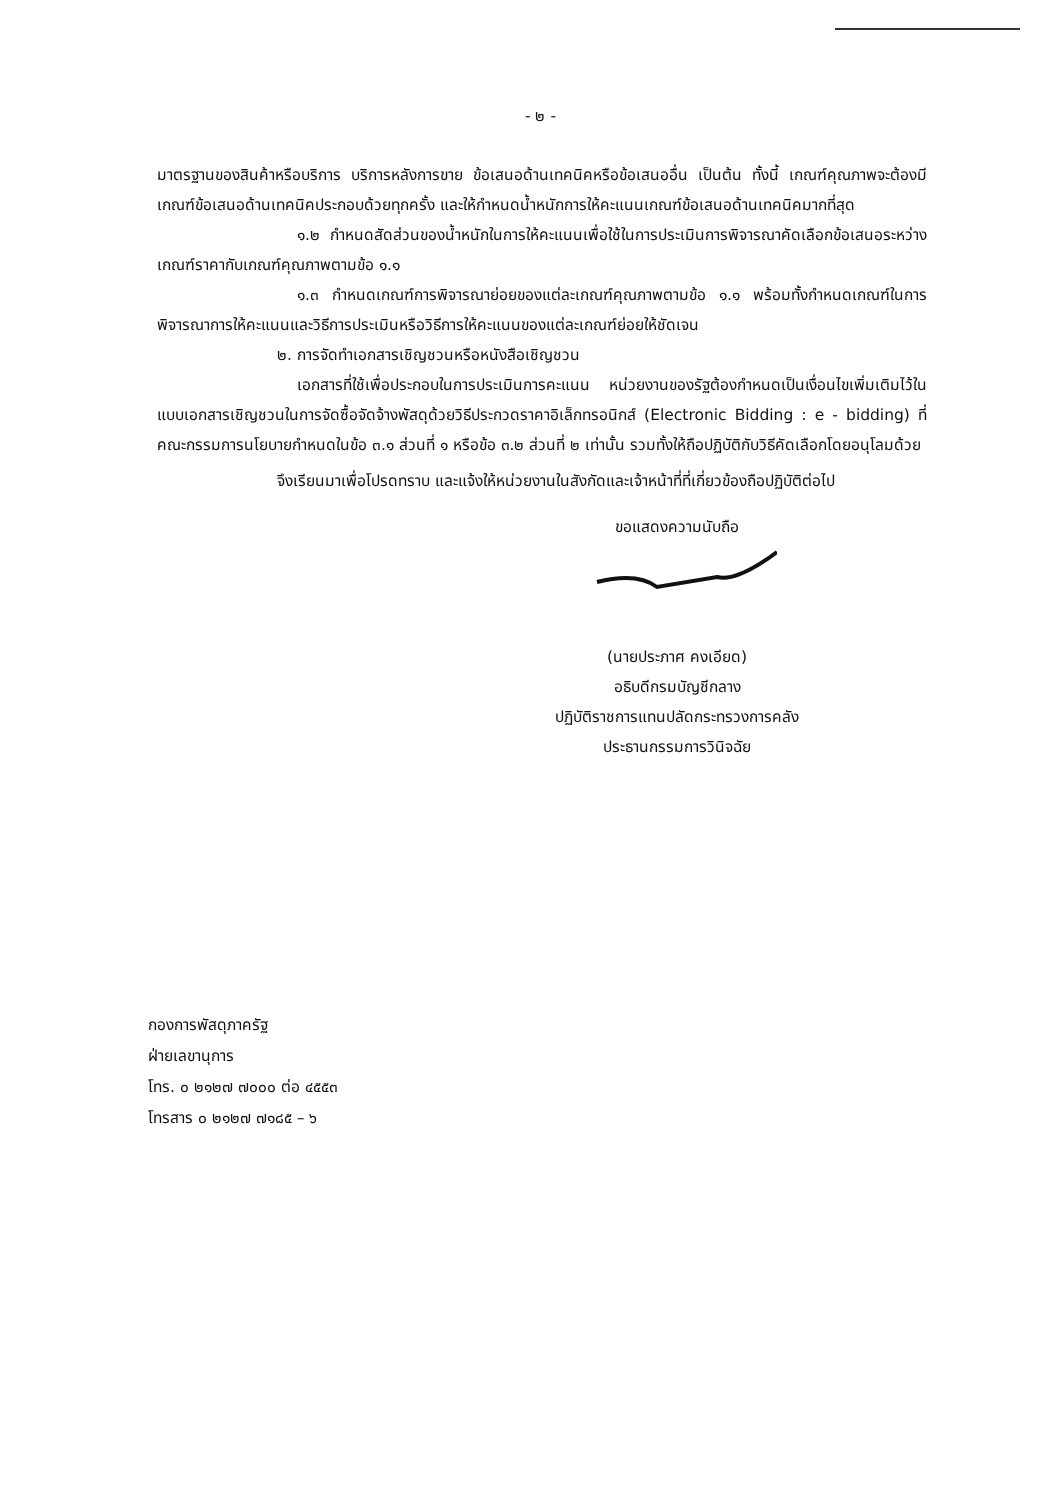- ๒ -
มาตรฐานของสินค้าหรือบริการ บริการหลังการขาย ข้อเสนอด้านเทคนิคหรือข้อเสนออื่น เป็นต้น ทั้งนี้ เกณฑ์คุณภาพจะต้องมีเกณฑ์ข้อเสนอด้านเทคนิคประกอบด้วยทุกครั้ง และให้กำหนดน้ำหนักการให้คะแนนเกณฑ์ข้อเสนอด้านเทคนิคมากที่สุด
๑.๒ กำหนดสัดส่วนของน้ำหนักในการให้คะแนนเพื่อใช้ในการประเมินการพิจารณาคัดเลือกข้อเสนอระหว่างเกณฑ์ราคากับเกณฑ์คุณภาพตามข้อ ๑.๑
๑.๓ กำหนดเกณฑ์การพิจารณาย่อยของแต่ละเกณฑ์คุณภาพตามข้อ ๑.๑ พร้อมทั้งกำหนดเกณฑ์ในการพิจารณาการให้คะแนนและวิธีการประเมินหรือวิธีการให้คะแนนของแต่ละเกณฑ์ย่อยให้ชัดเจน
๒. การจัดทำเอกสารเชิญชวนหรือหนังสือเชิญชวน
เอกสารที่ใช้เพื่อประกอบในการประเมินการคะแนน หน่วยงานของรัฐต้องกำหนดเป็นเงื่อนไขเพิ่มเติมไว้ในแบบเอกสารเชิญชวนในการจัดซื้อจัดจ้างพัสดุด้วยวิธีประกวดราคาอิเล็กทรอนิกส์ (Electronic Bidding : e - bidding) ที่คณะกรรมการนโยบายกำหนดในข้อ ๓.๑ ส่วนที่ ๑ หรือข้อ ๓.๒ ส่วนที่ ๒ เท่านั้น รวมทั้งให้ถือปฏิบัติกับวิธีคัดเลือกโดยอนุโลมด้วย
จึงเรียนมาเพื่อโปรดทราบ และแจ้งให้หน่วยงานในสังกัดและเจ้าหน้าที่ที่เกี่ยวข้องถือปฏิบัติต่อไป
ขอแสดงความนับถือ
(นายประภาศ คงเอียด)
อธิบดีกรมบัญชีกลาง
ปฏิบัติราชการแทนปลัดกระทรวงการคลัง
ประธานกรรมการวินิจฉัย
กองการพัสดุภาครัฐ
ฝ่ายเลขานุการ
โทร. ๐ ๒๑๒๗ ๗๐๐๐ ต่อ ๔๕๕๓
โทรสาร ๐ ๒๑๒๗ ๗๑๘๕ – ๖